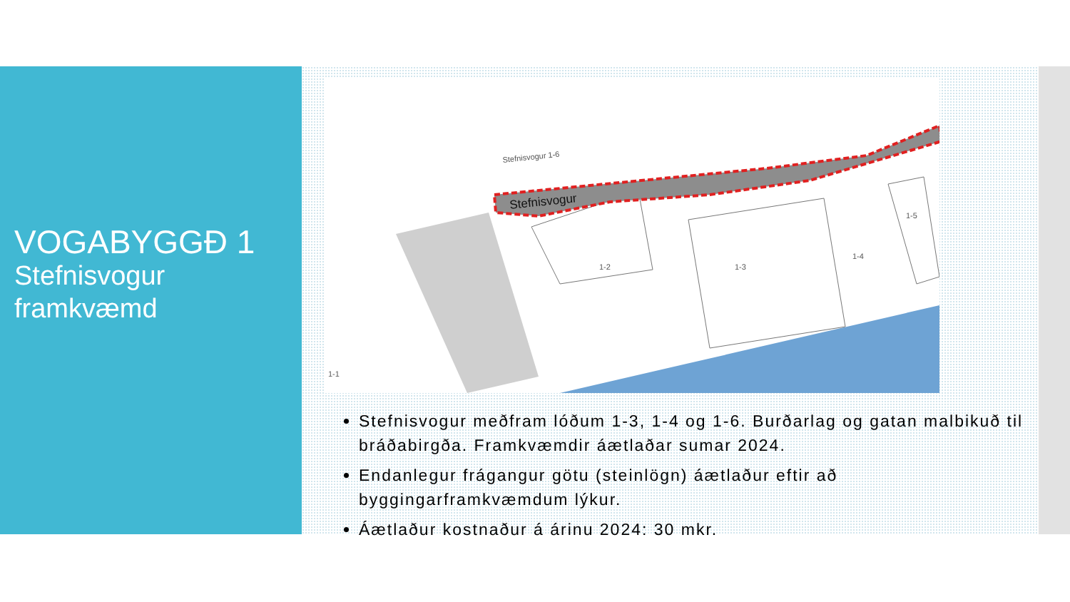VOGABYGGÐ 1
Stefnisvogur
framkvæmd
Stefnisvogur
Stefnisvogur 1-6
1-2
1-3
1-4
1-5
1-1
Stefnisvogur meðfram lóðum 1-3, 1-4 og 1-6. Burðarlag og gatan malbikuð til bráðabirgða. Framkvæmdir áætlaðar sumar 2024.
Endanlegur frágangur götu (steinlögn) áætlaður eftir að byggingarframkvæmdum lýkur.
Áætlaður kostnaður á árinu 2024: 30 mkr.